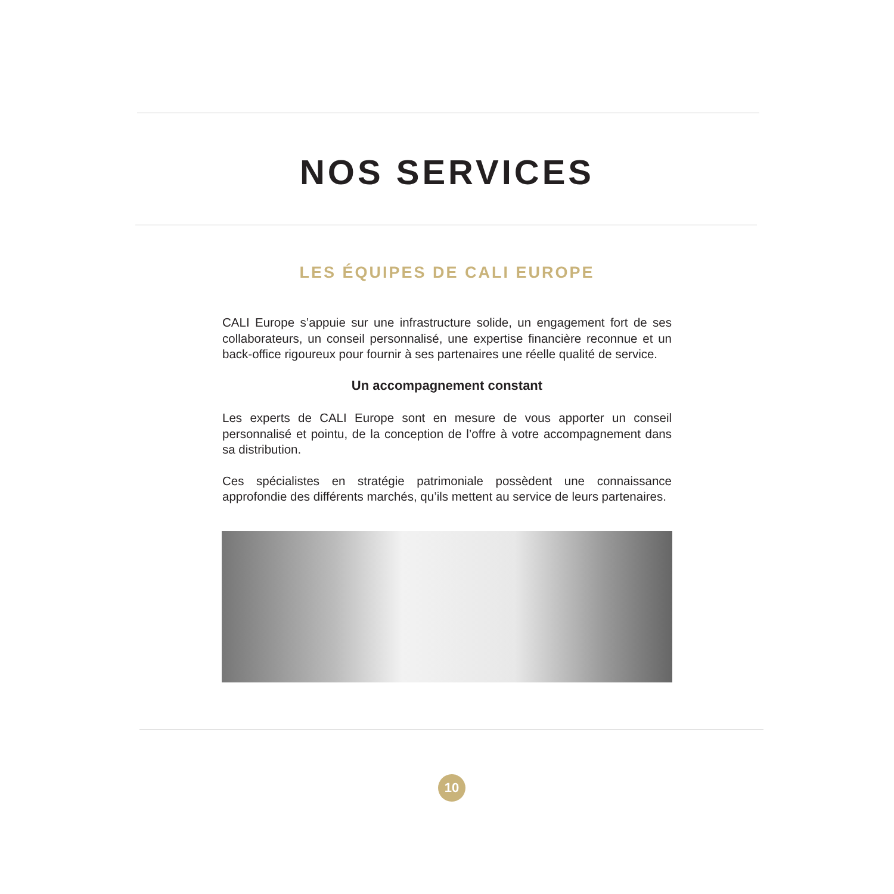NOS SERVICES
LES ÉQUIPES DE CALI EUROPE
CALI Europe s’appuie sur une infrastructure solide, un engagement fort de ses collaborateurs, un conseil personnalisé, une expertise financière reconnue et un back-office rigoureux pour fournir à ses partenaires une réelle qualité de service.
Un accompagnement constant
Les experts de CALI Europe sont en mesure de vous apporter un conseil personnalisé et pointu, de la conception de l’offre à votre accompagnement dans sa distribution.
Ces spécialistes en stratégie patrimoniale possèdent une connaissance approfondie des différents marchés, qu’ils mettent au service de leurs partenaires.
10